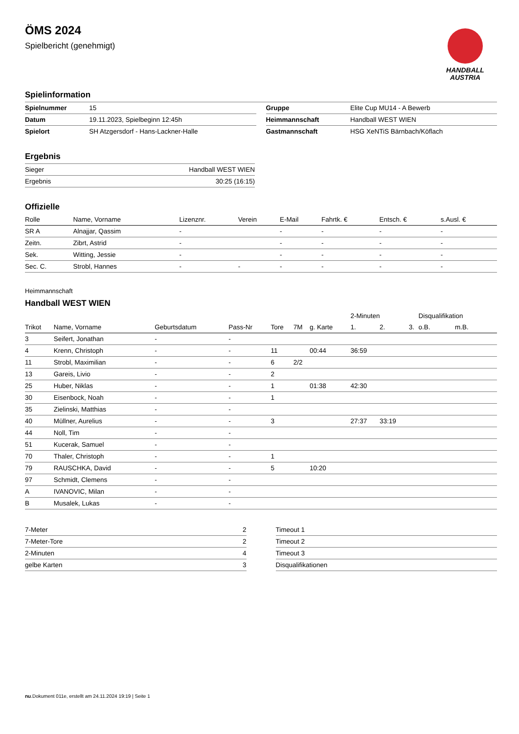ÖMS 2024
Spielbericht (genehmigt)
HANDBALL
AUSTRIA
Spielinformation
| Spielnummer | 15 |
| Datum | 19.11.2023, Spielbeginn 12:45h |
| Spielort | SH Atzgersdorf - Hans-Lackner-Halle |
| Gruppe | Elite Cup MU14 - A Bewerb |
| Heimmannschaft | Handball WEST WIEN |
| Gastmannschaft | HSG XeNTiS Bärnbach/Köflach |
Ergebnis
| Sieger | Handball WEST WIEN |
| Ergebnis | 30:25 (16:15) |
Offizielle
| Rolle | Name, Vorname | Lizenznr. | Verein | E-Mail | Fahrtk. € | Entsch. € | s.Ausl. € |
| --- | --- | --- | --- | --- | --- | --- | --- |
| SR A | Alnajjar, Qassim | - | | - | - | - | - |
| Zeitn. | Zibrt, Astrid | - | | - | - | - | - |
| Sek. | Witting, Jessie | - | | - | - | - | - |
| Sec. C. | Strobl, Hannes | - | - | - | - | - | - |
Heimmannschaft
Handball WEST WIEN
| | | | | | | | 2-Minuten | | | Disqualifikation | |
| Trikot | Name, Vorname | Geburtsdatum | Pass-Nr | Tore | 7M | g. Karte | 1. | 2. | 3. | o.B. | m.B. |
| 3 | Seifert, Jonathan | - | - | | | | | | | | |
| 4 | Krenn, Christoph | - | - | 11 | | 00:44 | 36:59 | | | | |
| 11 | Strobl, Maximilian | - | - | 6 | 2/2 | | | | | | |
| 13 | Gareis, Livio | - | - | 2 | | | | | | | |
| 25 | Huber, Niklas | - | - | 1 | | 01:38 | 42:30 | | | | |
| 30 | Eisenbock, Noah | - | - | 1 | | | | | | | |
| 35 | Zielinski, Matthias | - | - | | | | | | | | |
| 40 | Müllner, Aurelius | - | - | 3 | | | 27:37 | 33:19 | | | |
| 44 | Noll, Tim | - | - | | | | | | | | |
| 51 | Kucerak, Samuel | - | - | | | | | | | | |
| 70 | Thaler, Christoph | - | - | 1 | | | | | | | |
| 79 | RAUSCHKA, David | - | - | 5 | | 10:20 | | | | | |
| 97 | Schmidt, Clemens | - | - | | | | | | | | |
| A | IVANOVIC, Milan | - | - | | | | | | | | |
| B | Musalek, Lukas | - | - | | | | | | | | |
| 7-Meter | 2 |
| 7-Meter-Tore | 2 |
| 2-Minuten | 4 |
| gelbe Karten | 3 |
| Timeout 1 |
| Timeout 2 |
| Timeout 3 |
| Disqualifikationen |
nu.Dokument 011e, erstellt am 24.11.2024 19:19 | Seite 1